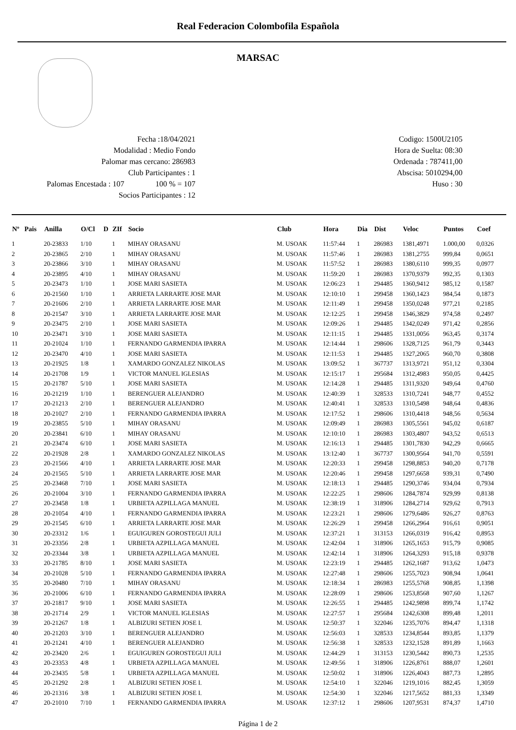Real Federacion Colombofila Española
MARSAC
Fecha :18/04/2021
Modalidad : Medio Fondo
Palomar mas cercano: 286983
Club Participantes : 1
Palomas Encestada : 107 100 % = 107
Socios Participantes : 12
Codigo: 1500U2105
Hora de Suelta: 08:30
Ordenada : 787411,00
Abscisa: 5010294,00
Huso : 30
| Nº | Pais | Anilla | O/Cl | D | ZIf | Socio | Club | Hora | Dia | Dist | Veloc | Puntos | Coef |
| --- | --- | --- | --- | --- | --- | --- | --- | --- | --- | --- | --- | --- | --- |
| 1 | | 20-23833 | 1/10 | | 1 | MIHAY ORASANU | M. USOAK | 11:57:44 | 1 | 286983 | 1381,4971 | 1.000,00 | 0,0326 |
| 2 | | 20-23865 | 2/10 | | 1 | MIHAY ORASANU | M. USOAK | 11:57:46 | 1 | 286983 | 1381,2755 | 999,84 | 0,0651 |
| 3 | | 20-23866 | 3/10 | | 1 | MIHAY ORASANU | M. USOAK | 11:57:52 | 1 | 286983 | 1380,6110 | 999,35 | 0,0977 |
| 4 | | 20-23895 | 4/10 | | 1 | MIHAY ORASANU | M. USOAK | 11:59:20 | 1 | 286983 | 1370,9379 | 992,35 | 0,1303 |
| 5 | | 20-23473 | 1/10 | | 1 | JOSE MARI SASIETA | M. USOAK | 12:06:23 | 1 | 294485 | 1360,9412 | 985,12 | 0,1587 |
| 6 | | 20-21560 | 1/10 | | 1 | ARRIETA LARRARTE JOSE MAR | M. USOAK | 12:10:10 | 1 | 299458 | 1360,1423 | 984,54 | 0,1873 |
| 7 | | 20-21606 | 2/10 | | 1 | ARRIETA LARRARTE JOSE MAR | M. USOAK | 12:11:49 | 1 | 299458 | 1350,0248 | 977,21 | 0,2185 |
| 8 | | 20-21547 | 3/10 | | 1 | ARRIETA LARRARTE JOSE MAR | M. USOAK | 12:12:25 | 1 | 299458 | 1346,3829 | 974,58 | 0,2497 |
| 9 | | 20-23475 | 2/10 | | 1 | JOSE MARI SASIETA | M. USOAK | 12:09:26 | 1 | 294485 | 1342,0249 | 971,42 | 0,2856 |
| 10 | | 20-23471 | 3/10 | | 1 | JOSE MARI SASIETA | M. USOAK | 12:11:15 | 1 | 294485 | 1331,0056 | 963,45 | 0,3174 |
| 11 | | 20-21024 | 1/10 | | 1 | FERNANDO GARMENDIA IPARRA | M. USOAK | 12:14:44 | 1 | 298606 | 1328,7125 | 961,79 | 0,3443 |
| 12 | | 20-23470 | 4/10 | | 1 | JOSE MARI SASIETA | M. USOAK | 12:11:53 | 1 | 294485 | 1327,2065 | 960,70 | 0,3808 |
| 13 | | 20-21925 | 1/8 | | 1 | XAMARDO GONZALEZ NIKOLAS | M. USOAK | 13:09:52 | 1 | 367737 | 1313,9721 | 951,12 | 0,3304 |
| 14 | | 20-21708 | 1/9 | | 1 | VICTOR MANUEL IGLESIAS | M. USOAK | 12:15:17 | 1 | 295684 | 1312,4983 | 950,05 | 0,4425 |
| 15 | | 20-21787 | 5/10 | | 1 | JOSE MARI SASIETA | M. USOAK | 12:14:28 | 1 | 294485 | 1311,9320 | 949,64 | 0,4760 |
| 16 | | 20-21219 | 1/10 | | 1 | BERENGUER ALEJANDRO | M. USOAK | 12:40:39 | 1 | 328533 | 1310,7241 | 948,77 | 0,4552 |
| 17 | | 20-21213 | 2/10 | | 1 | BERENGUER ALEJANDRO | M. USOAK | 12:40:41 | 1 | 328533 | 1310,5498 | 948,64 | 0,4836 |
| 18 | | 20-21027 | 2/10 | | 1 | FERNANDO GARMENDIA IPARRA | M. USOAK | 12:17:52 | 1 | 298606 | 1310,4418 | 948,56 | 0,5634 |
| 19 | | 20-23855 | 5/10 | | 1 | MIHAY ORASANU | M. USOAK | 12:09:49 | 1 | 286983 | 1305,5561 | 945,02 | 0,6187 |
| 20 | | 20-23841 | 6/10 | | 1 | MIHAY ORASANU | M. USOAK | 12:10:10 | 1 | 286983 | 1303,4807 | 943,52 | 0,6513 |
| 21 | | 20-23474 | 6/10 | | 1 | JOSE MARI SASIETA | M. USOAK | 12:16:13 | 1 | 294485 | 1301,7830 | 942,29 | 0,6665 |
| 22 | | 20-21928 | 2/8 | | 1 | XAMARDO GONZALEZ NIKOLAS | M. USOAK | 13:12:40 | 1 | 367737 | 1300,9564 | 941,70 | 0,5591 |
| 23 | | 20-21566 | 4/10 | | 1 | ARRIETA LARRARTE JOSE MAR | M. USOAK | 12:20:33 | 1 | 299458 | 1298,8853 | 940,20 | 0,7178 |
| 24 | | 20-21565 | 5/10 | | 1 | ARRIETA LARRARTE JOSE MAR | M. USOAK | 12:20:46 | 1 | 299458 | 1297,6658 | 939,31 | 0,7490 |
| 25 | | 20-23468 | 7/10 | | 1 | JOSE MARI SASIETA | M. USOAK | 12:18:13 | 1 | 294485 | 1290,3746 | 934,04 | 0,7934 |
| 26 | | 20-21004 | 3/10 | | 1 | FERNANDO GARMENDIA IPARRA | M. USOAK | 12:22:25 | 1 | 298606 | 1284,7874 | 929,99 | 0,8138 |
| 27 | | 20-23458 | 1/8 | | 1 | URBIETA AZPILLAGA MANUEL | M. USOAK | 12:38:19 | 1 | 318906 | 1284,2714 | 929,62 | 0,7913 |
| 28 | | 20-21054 | 4/10 | | 1 | FERNANDO GARMENDIA IPARRA | M. USOAK | 12:23:21 | 1 | 298606 | 1279,6486 | 926,27 | 0,8763 |
| 29 | | 20-21545 | 6/10 | | 1 | ARRIETA LARRARTE JOSE MAR | M. USOAK | 12:26:29 | 1 | 299458 | 1266,2964 | 916,61 | 0,9051 |
| 30 | | 20-23312 | 1/6 | | 1 | EGUIGUREN GOROSTEGUI JULI | M. USOAK | 12:37:21 | 1 | 313153 | 1266,0319 | 916,42 | 0,8953 |
| 31 | | 20-23356 | 2/8 | | 1 | URBIETA AZPILLAGA MANUEL | M. USOAK | 12:42:04 | 1 | 318906 | 1265,1653 | 915,79 | 0,9085 |
| 32 | | 20-23344 | 3/8 | | 1 | URBIETA AZPILLAGA MANUEL | M. USOAK | 12:42:14 | 1 | 318906 | 1264,3293 | 915,18 | 0,9378 |
| 33 | | 20-21785 | 8/10 | | 1 | JOSE MARI SASIETA | M. USOAK | 12:23:19 | 1 | 294485 | 1262,1687 | 913,62 | 1,0473 |
| 34 | | 20-21028 | 5/10 | | 1 | FERNANDO GARMENDIA IPARRA | M. USOAK | 12:27:48 | 1 | 298606 | 1255,7023 | 908,94 | 1,0641 |
| 35 | | 20-20480 | 7/10 | | 1 | MIHAY ORASANU | M. USOAK | 12:18:34 | 1 | 286983 | 1255,5768 | 908,85 | 1,1398 |
| 36 | | 20-21006 | 6/10 | | 1 | FERNANDO GARMENDIA IPARRA | M. USOAK | 12:28:09 | 1 | 298606 | 1253,8568 | 907,60 | 1,1267 |
| 37 | | 20-21817 | 9/10 | | 1 | JOSE MARI SASIETA | M. USOAK | 12:26:55 | 1 | 294485 | 1242,9898 | 899,74 | 1,1742 |
| 38 | | 20-21714 | 2/9 | | 1 | VICTOR MANUEL IGLESIAS | M. USOAK | 12:27:57 | 1 | 295684 | 1242,6308 | 899,48 | 1,2011 |
| 39 | | 20-21267 | 1/8 | | 1 | ALBIZURI SETIEN JOSE I. | M. USOAK | 12:50:37 | 1 | 322046 | 1235,7076 | 894,47 | 1,1318 |
| 40 | | 20-21203 | 3/10 | | 1 | BERENGUER ALEJANDRO | M. USOAK | 12:56:03 | 1 | 328533 | 1234,8544 | 893,85 | 1,1379 |
| 41 | | 20-21241 | 4/10 | | 1 | BERENGUER ALEJANDRO | M. USOAK | 12:56:38 | 1 | 328533 | 1232,1528 | 891,89 | 1,1663 |
| 42 | | 20-23420 | 2/6 | | 1 | EGUIGUREN GOROSTEGUI JULI | M. USOAK | 12:44:29 | 1 | 313153 | 1230,5442 | 890,73 | 1,2535 |
| 43 | | 20-23353 | 4/8 | | 1 | URBIETA AZPILLAGA MANUEL | M. USOAK | 12:49:56 | 1 | 318906 | 1226,8761 | 888,07 | 1,2601 |
| 44 | | 20-23435 | 5/8 | | 1 | URBIETA AZPILLAGA MANUEL | M. USOAK | 12:50:02 | 1 | 318906 | 1226,4043 | 887,73 | 1,2895 |
| 45 | | 20-21292 | 2/8 | | 1 | ALBIZURI SETIEN JOSE I. | M. USOAK | 12:54:10 | 1 | 322046 | 1219,1016 | 882,45 | 1,3059 |
| 46 | | 20-21316 | 3/8 | | 1 | ALBIZURI SETIEN JOSE I. | M. USOAK | 12:54:30 | 1 | 322046 | 1217,5652 | 881,33 | 1,3349 |
| 47 | | 20-21010 | 7/10 | | 1 | FERNANDO GARMENDIA IPARRA | M. USOAK | 12:37:12 | 1 | 298606 | 1207,9531 | 874,37 | 1,4710 |
Página 1 de 2